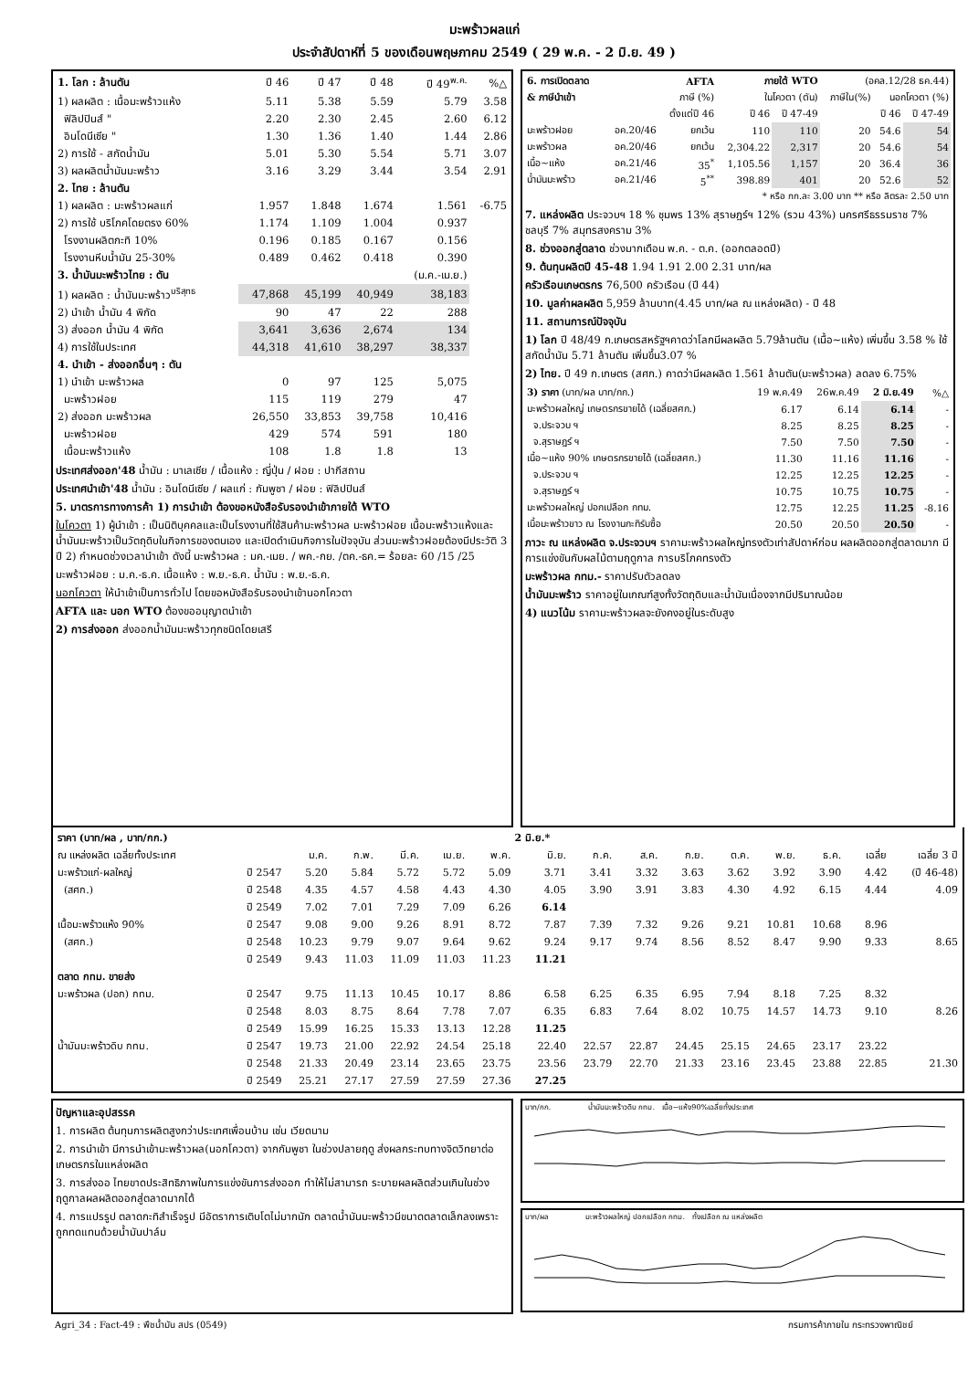มะพร้าวผลแก่
ประจำสัปดาห์ที่ 5 ของเดือนพฤษภาคม 2549 ( 29 พ.ค. - 2 มิ.ย. 49 )
| 1. โลก : ล้านตัน | ปี 46 | ปี 47 | ปี 48 | ปี 49<sup>พ.ค.</sup> | %△ |
| --- | --- | --- | --- | --- | --- |
| 1) ผลผลิต : เนื้อมะพร้าวแห้ง | 5.11 | 5.38 | 5.59 | 5.79 | 3.58 |
| ฟิลิปปินส์ " | 2.20 | 2.30 | 2.45 | 2.60 | 6.12 |
| อินโดนีเซีย " | 1.30 | 1.36 | 1.40 | 1.44 | 2.86 |
| 2) การใช้ - สกัดน้ำมัน | 5.01 | 5.30 | 5.54 | 5.71 | 3.07 |
| 3) ผลผลิตน้ำมันมะพร้าว | 3.16 | 3.29 | 3.44 | 3.54 | 2.91 |
| 2. ไทย : ล้านตัน | | | | | |
| 1) ผลผลิต : มะพร้าวผลแก่ | 1.957 | 1.848 | 1.674 | 1.561 | -6.75 |
| 2) การใช้ บริโภคโดยตรง 60% | 1.174 | 1.109 | 1.004 | 0.937 | |
| โรงงานผลิตกะทิ 10% | 0.196 | 0.185 | 0.167 | 0.156 | |
| โรงงานหีบน้ำมัน 25-30% | 0.489 | 0.462 | 0.418 | 0.390 | |
| 3. น้ำมันมะพร้าวไทย : ตัน | | | | (ม.ค.-เม.ย.) | |
| 1) ผลผลิต : น้ำมันมะพร้าว<sup>บริสุทธ</sup> | 47,868 | 45,199 | 40,949 | 38,183 | |
| 2) นำเข้า น้ำมัน 4 พิกัด | 90 | 47 | 22 | 288 | |
| 3) ส่งออก น้ำมัน 4 พิกัด | 3,641 | 3,636 | 2,674 | 134 | |
| 4) การใช้ในประเทศ | 44,318 | 41,610 | 38,297 | 38,337 | |
| 4. นำเข้า - ส่งออกอื่นๆ : ตัน | | | | | |
| 1) นำเข้า มะพร้าวผล | 0 | 97 | 125 | 5,075 | |
| มะพร้าวฝอย | 115 | 119 | 279 | 47 | |
| 2) ส่งออก มะพร้าวผล | 26,550 | 33,853 | 39,758 | 10,416 | |
| มะพร้าวฝอย | 429 | 574 | 591 | 180 | |
| เนื้อมะพร้าวแห้ง | 108 | 1.8 | 1.8 | 13 | |
ประเทศส่งออก'48 น้ำมัน : มาเลเซีย / เนื้อแห้ง : ญี่ปุ่น / ฝอย : ปากีสถาน
ประเทศนำเข้า'48 น้ำมัน : อินโดนีเซีย / ผลแก่ : กัมพูชา / ฝอย : ฟิลิปปินส์
5. มาตรการทางการค้า 1) การนำเข้า ต้องขอหนังสือรับรองนำเข้าภายใต้ WTO
ในโควตา 1) ผู้นำเข้า : เป็นนิติบุคคลและเป็นโรงงานที่ใช้สินค้ามะพร้าวผล มะพร้าวฝอย เนื้อมะพร้าวแห้งและน้ำมันมะพร้าวเป็นวัตถุดิบในกิจการของตนเอง และเปิดดำเนินกิจการในปัจจุบัน ส่วนมะพร้าวฝอยต้องมีประวัติ 3 ปี 2) กำหนดช่วงเวลานำเข้า ดังนี้ มะพร้าวผล : มค.-เมย. / พค.-กย. /ตค.-ธค.= ร้อยละ 60 /15 /25
มะพร้าวฝอย : ม.ค.-ธ.ค. เนื้อแห้ง : พ.ย.-ธ.ค. น้ำมัน : พ.ย.-ธ.ค.
นอกโควตา ให้นำเข้าเป็นการทั่วไป โดยขอหนังสือรับรองนำเข้านอกโควตา
AFTA และ นอก WTO ต้องขออนุญาตนำเข้า
2) การส่งออก ส่งออกน้ำมันมะพร้าวทุกชนิดโดยเสรี
| 6. การเปิดตลาด | | AFTA | ภายใต้ WTO | | (อคล.12/28 ธค.44) | | |
| --- | --- | --- | --- | --- | --- | --- | --- |
| & ภาษีนำเข้า | | ภาษี (%) | ในโควตา (ตัน) | | ภาษีใน(%) | นอกโควตา (%) | |
| | | ตั้งแต่ปี 46 | ปี 46 | ปี 47-49 | | ปี 46 | ปี 47-49 |
| มะพร้าวฝอย | อค.20/46 | ยกเว้น | 110 | 110 | 20 | 54.6 | 54 |
| มะพร้าวผล | อค.20/46 | ยกเว้น | 2,304.22 | 2,317 | 20 | 54.6 | 54 |
| เนื้อ~แห้ง | อค.21/46 | 35<sup>*</sup> | 1,105.56 | 1,157 | 20 | 36.4 | 36 |
| น้ำมันมะพร้าว | อค.21/46 | 5<sup>**</sup> | 398.89 | 401 | 20 | 52.6 | 52 |
| * หรือ กก.ละ 3.00 บาท ** หรือ ลิตรละ 2.50 บาท | | | | | | | |
7. แหล่งผลิต ประจวบฯ 18 % ชุมพร 13% สุราษฎร์ฯ 12% (รวม 43%) นครศรีธรรมราช 7% ชลบุรี 7% สมุทรสงคราม 3%
8. ช่วงออกสู่ตลาด ช่วงมากเดือน พ.ค. - ต.ค. (ออกตลอดปี)
9. ต้นทุนผลิตปี 45-48 1.94 1.91 2.00 2.31 บาท/ผล
ครัวเรือนเกษตรกร 76,500 ครัวเรือน (ปี 44)
10. มูลค่าผลผลิต 5,959 ล้านบาท(4.45 บาท/ผล ณ แหล่งผลิต) - ปี 48
11. สถานการณ์ปัจจุบัน
1) โลก ปี 48/49 ก.เกษตรสหรัฐฯคาดว่าโลกมีผลผลิต 5.79ล้านตัน (เนื้อ~แห้ง) เพิ่มขึ้น 3.58 % ใช้สกัดน้ำมัน 5.71 ล้านตัน เพิ่มขึ้น3.07 %
2) ไทย. ปี 49 ก.เกษตร (สศก.) คาดว่ามีผลผลิต 1.561 ล้านตัน(มะพร้าวผล) ลดลง 6.75%
| 3) ราคา (บาท/ผล บาท/กก.) | 19 พ.ค.49 | 26พ.ค.49 | 2 มิ.ย.49 | %△ |
| มะพร้าวผลใหญ่ เกษตรกรขายได้ (เฉลี่ยสศก.) | 6.17 | 6.14 | 6.14 | - |
| จ.ประจวบ ฯ | 8.25 | 8.25 | 8.25 | - |
| จ.สุราษฎร์ ฯ | 7.50 | 7.50 | 7.50 | - |
| เนื้อ~แห้ง 90% เกษตรกรขายได้ (เฉลี่ยสศก.) | 11.30 | 11.16 | 11.16 | - |
| จ.ประจวบ ฯ | 12.25 | 12.25 | 12.25 | - |
| จ.สุราษฎร์ ฯ | 10.75 | 10.75 | 10.75 | - |
| มะพร้าวผลใหญ่ ปอกเปลือก กทม. | 12.75 | 12.25 | 11.25 | -8.16 |
| เนื้อมะพร้าวขาว ณ โรงงานกะทิรับซื้อ | 20.50 | 20.50 | 20.50 | - |
ภาวะ ณ แหล่งผลิต จ.ประจวบฯ ราคามะพร้าวผลใหญ่ทรงตัวเท่าสัปดาห์ก่อน ผลผลิตออกสู่ตลาดมาก มีการแข่งขันกับผลไม้ตามฤดูกาล การบริโภคทรงตัว
มะพร้าวผล กทม.- ราคาปรับตัวลดลง
น้ำมันมะพร้าว ราคาอยู่ในเกณฑ์สูงทั้งวัตถุดิบและน้ำมันเนื่องจากมีปริมาณน้อย
4) แนวโน้ม ราคามะพร้าวผลจะยังคงอยู่ในระดับสูง
| ราคา (บาท/ผล , บาท/กก.) | | | | | | | 2 มิ.ย.* | | | | | | | | |
| ณ แหล่งผลิต เฉลี่ยทั้งประเทศ | | ม.ค. | ก.พ. | มี.ค. | เม.ย. | พ.ค. | มิ.ย. | ก.ค. | ส.ค. | ก.ย. | ต.ค. | พ.ย. | ธ.ค. | เฉลี่ย | เฉลี่ย 3 ปี |
| มะพร้าวแก่-ผลใหญ่ | ปี 2547 | 5.20 | 5.84 | 5.72 | 5.72 | 5.09 | 3.71 | 3.41 | 3.32 | 3.63 | 3.62 | 3.92 | 3.90 | 4.42 | (ปี 46-48) |
| (สศก.) | ปี 2548 | 4.35 | 4.57 | 4.58 | 4.43 | 4.30 | 4.05 | 3.90 | 3.91 | 3.83 | 4.30 | 4.92 | 6.15 | 4.44 | 4.09 |
| | ปี 2549 | 7.02 | 7.01 | 7.29 | 7.09 | 6.26 | 6.14 | | | | | | | | |
| เนื้อมะพร้าวแห้ง 90% | ปี 2547 | 9.08 | 9.00 | 9.26 | 8.91 | 8.72 | 7.87 | 7.39 | 7.32 | 9.26 | 9.21 | 10.81 | 10.68 | 8.96 | |
| (สศก.) | ปี 2548 | 10.23 | 9.79 | 9.07 | 9.64 | 9.62 | 9.24 | 9.17 | 9.74 | 8.56 | 8.52 | 8.47 | 9.90 | 9.33 | 8.65 |
| | ปี 2549 | 9.43 | 11.03 | 11.09 | 11.03 | 11.23 | 11.21 | | | | | | | | |
| ตลาด กทม. ขายส่ง | | | | | | | | | | | | | | | |
| มะพร้าวผล (ปอก) กทม. | ปี 2547 | 9.75 | 11.13 | 10.45 | 10.17 | 8.86 | 6.58 | 6.25 | 6.35 | 6.95 | 7.94 | 8.18 | 7.25 | 8.32 | |
| | ปี 2548 | 8.03 | 8.75 | 8.64 | 7.78 | 7.07 | 6.35 | 6.83 | 7.64 | 8.02 | 10.75 | 14.57 | 14.73 | 9.10 | 8.26 |
| | ปี 2549 | 15.99 | 16.25 | 15.33 | 13.13 | 12.28 | 11.25 | | | | | | | | |
| น้ำมันมะพร้าวดิบ กทม. | ปี 2547 | 19.73 | 21.00 | 22.92 | 24.54 | 25.18 | 22.40 | 22.57 | 22.87 | 24.45 | 25.15 | 24.65 | 23.17 | 23.22 | |
| | ปี 2548 | 21.33 | 20.49 | 23.14 | 23.65 | 23.75 | 23.56 | 23.79 | 22.70 | 21.33 | 23.16 | 23.45 | 23.88 | 22.85 | 21.30 |
| | ปี 2549 | 25.21 | 27.17 | 27.59 | 27.59 | 27.36 | 27.25 | | | | | | | | |
ปัญหาและอุปสรรค
1. การผลิต ต้นทุนการผลิตสูงกว่าประเทศเพื่อนบ้าน เช่น เวียดนาม
2. การนำเข้า มีการนำเข้ามะพร้าวผล(นอกโควตา) จากกัมพูชา ในช่วงปลายฤดู ส่งผลกระทบทางจิตวิทยาต่อเกษตรกรในแหล่งผลิต
3. การส่งออ ไทยขาดประสิทธิภาพในการแข่งขันการส่งออก ทำให้ไม่สามารถ ระบายผลผลิตส่วนเกินในช่วงฤดูกาลผลผลิตออกสู่ตลาดมากได้
4. การแปรรูป ตลาดกะทิสำเร็จรูป มีอัตราการเติบโตไม่มากนัก ตลาดน้ำมันมะพร้าวมีขนาดตลาดเล็กลงเพราะถูกทดแทนด้วยน้ำมันปาล์ม
บาท/กก. น้ำมันมะพร้าวดิบ กทม. เนื้อ~แห้ง90%เฉลี่ยทั้งประเทศ
บาท/ผล มะพร้าวผลใหญ่ ปอกเปลือก กทม. ทั้งเปลือก ณ แหล่งผลิต
Agri_34 : Fact-49 : พืชน้ำมัน สปร (0549) กรมการค้าภายใน กระทรวงพาณิชย์